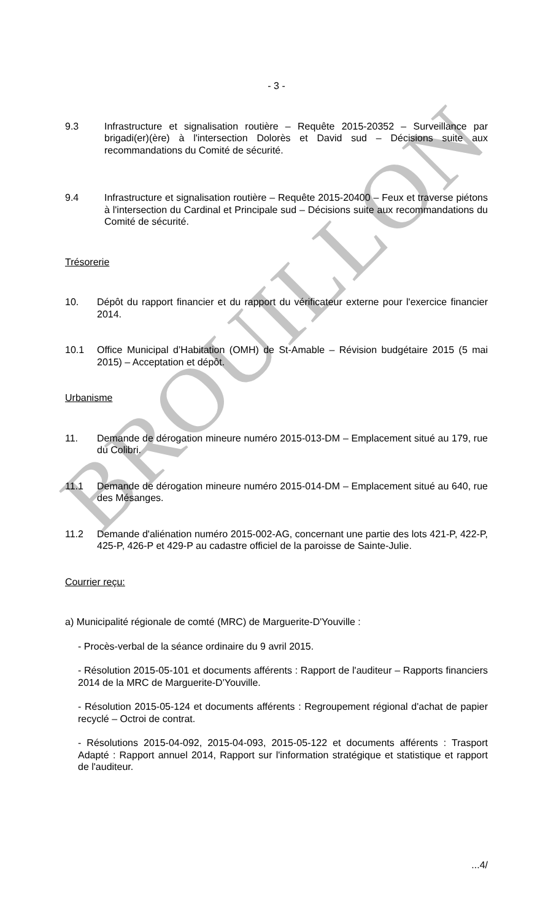BROUILLON
- 3 -
9.3 Infrastructure et signalisation routière – Requête 2015-20352 – Surveillance par brigadi(er)(ère) à l'intersection Dolorès et David sud – Décisions suite aux recommandations du Comité de sécurité.
9.4 Infrastructure et signalisation routière – Requête 2015-20400 – Feux et traverse piétons à l'intersection du Cardinal et Principale sud – Décisions suite aux recommandations du Comité de sécurité.
Trésorerie
10. Dépôt du rapport financier et du rapport du vérificateur externe pour l'exercice financier 2014.
10.1 Office Municipal d’Habitation (OMH) de St-Amable – Révision budgétaire 2015 (5 mai 2015) – Acceptation et dépôt.
Urbanisme
11. Demande de dérogation mineure numéro 2015-013-DM – Emplacement situé au 179, rue du Colibri.
11.1 Demande de dérogation mineure numéro 2015-014-DM – Emplacement situé au 640, rue des Mésanges.
11.2 Demande d'aliénation numéro 2015-002-AG, concernant une partie des lots 421-P, 422-P, 425-P, 426-P et 429-P au cadastre officiel de la paroisse de Sainte-Julie.
Courrier reçu:
a) Municipalité régionale de comté (MRC) de Marguerite-D'Youville :
- Procès-verbal de la séance ordinaire du 9 avril 2015.
- Résolution 2015-05-101 et documents afférents : Rapport de l'auditeur – Rapports financiers 2014 de la MRC de Marguerite-D'Youville.
- Résolution 2015-05-124 et documents afférents : Regroupement régional d'achat de papier recyclé – Octroi de contrat.
- Résolutions 2015-04-092, 2015-04-093, 2015-05-122 et documents afférents : Trasport Adapté : Rapport annuel 2014, Rapport sur l'information stratégique et statistique et rapport de l'auditeur.
...4/